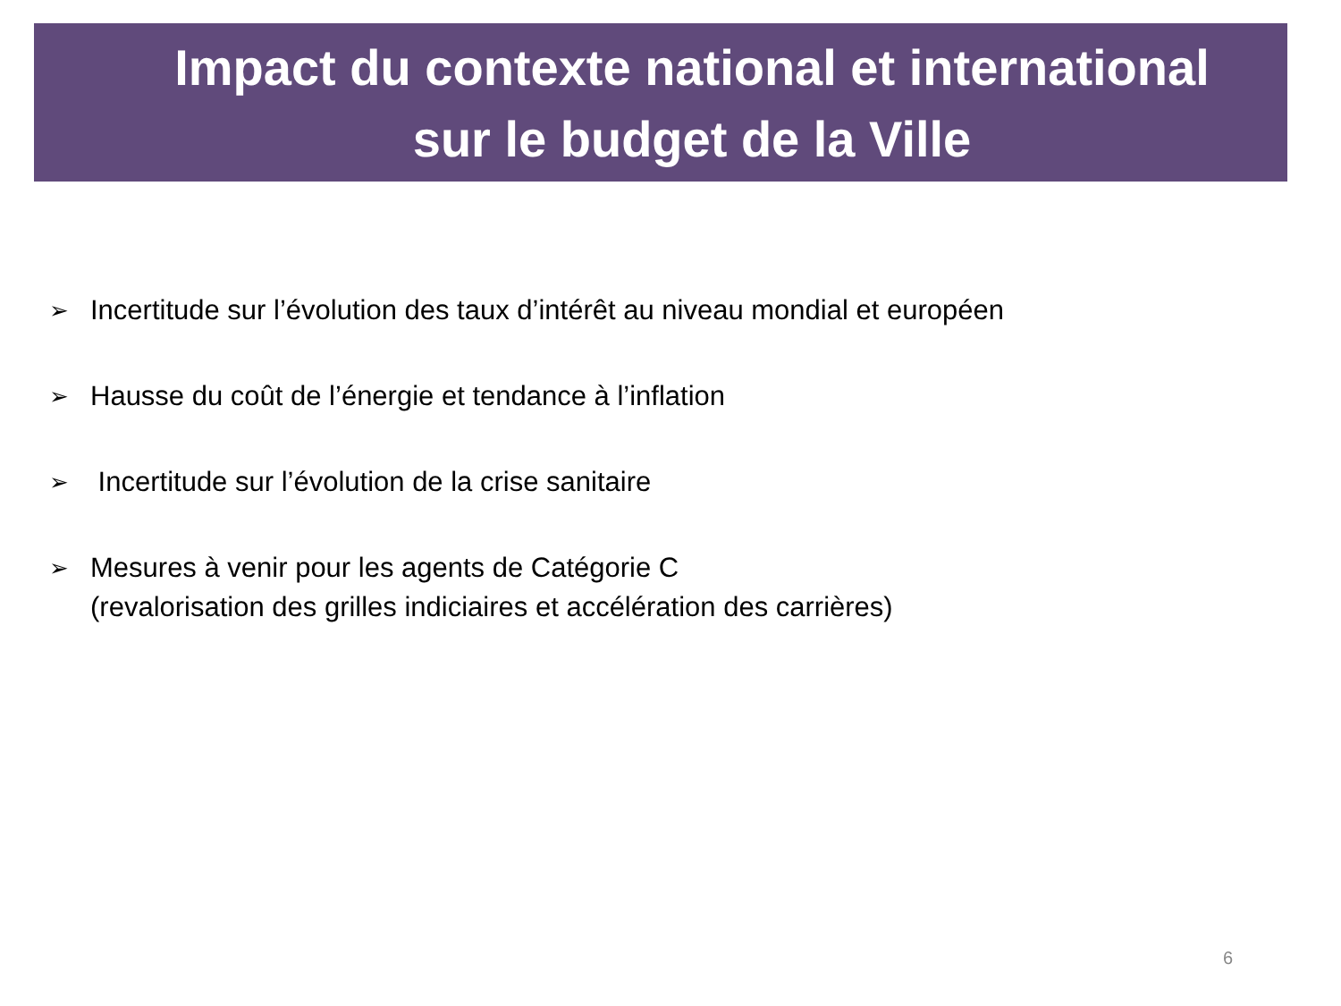Impact du contexte national et international
sur le budget de la Ville
➢ Incertitude sur l’évolution des taux d’intérêt au niveau mondial et européen
➢ Hausse du coût de l’énergie et tendance à l’inflation
➢ Incertitude sur l’évolution de la crise sanitaire
➢ Mesures à venir pour les agents de Catégorie C
(revalorisation des grilles indiciaires et accélération des carrières)
6